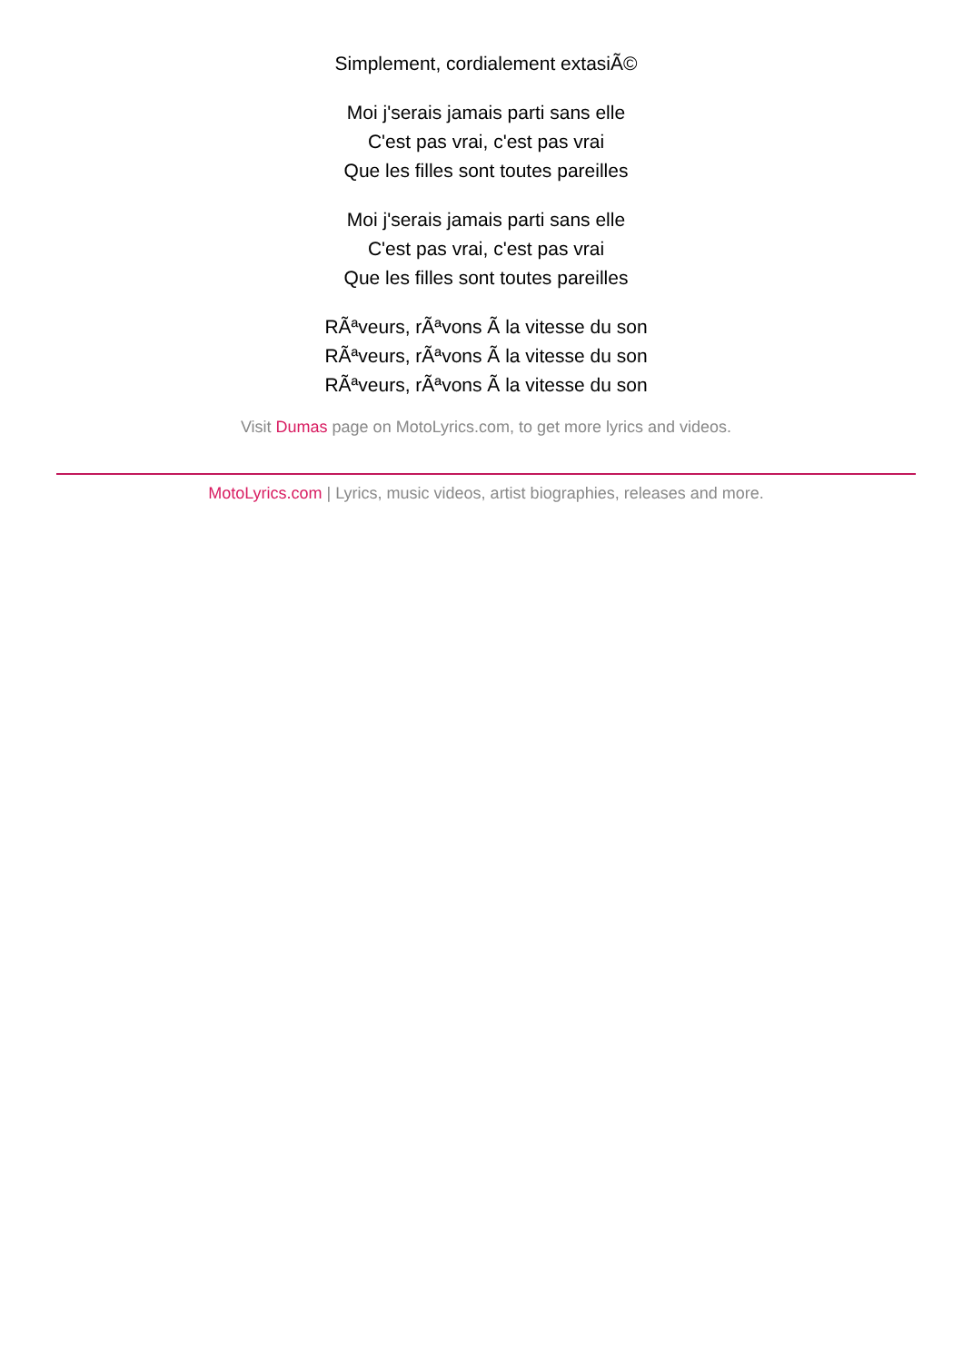Simplement, cordialement extasiÃ©
Moi j'serais jamais parti sans elle
C'est pas vrai, c'est pas vrai
Que les filles sont toutes pareilles
Moi j'serais jamais parti sans elle
C'est pas vrai, c'est pas vrai
Que les filles sont toutes pareilles
RÃªveurs, rÃªvons Ã la vitesse du son
RÃªveurs, rÃªvons Ã la vitesse du son
RÃªveurs, rÃªvons Ã la vitesse du son
Visit Dumas page on MotoLyrics.com, to get more lyrics and videos.
MotoLyrics.com | Lyrics, music videos, artist biographies, releases and more.